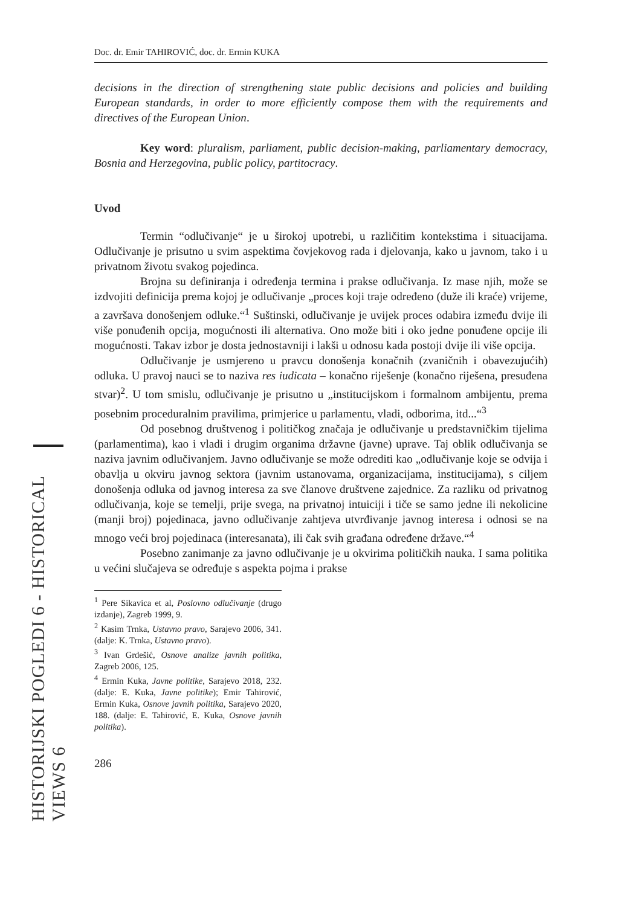HISTORIJSKI POGLEDI 6 - HISTORICAL VIEWS 6
Doc. dr. Emir TAHIROVIĆ, doc. dr. Ermin KUKA
decisions in the direction of strengthening state public decisions and policies and building European standards, in order to more efficiently compose them with the requirements and directives of the European Union.
Key word: pluralism, parliament, public decision-making, parliamentary democracy, Bosnia and Herzegovina, public policy, partitocracy.
Uvod
Termin “odlučivanje“ je u širokoj upotrebi, u različitim kontekstima i situacijama. Odlučivanje je prisutno u svim aspektima čovjekovog rada i djelovanja, kako u javnom, tako i u privatnom životu svakog pojedinca.
Brojna su definiranja i određenja termina i prakse odlučivanja. Iz mase njih, može se izdvojiti definicija prema kojoj je odlučivanje „proces koji traje određeno (duže ili kraće) vrijeme, a završava donošenjem odluke.“<sup>1</sup> Suštinski, odlučivanje je uvijek proces odabira između dvije ili više ponuđenih opcija, mogućnosti ili alternativa. Ono može biti i oko jedne ponuđene opcije ili mogućnosti. Takav izbor je dosta jednostavniji i lakši u odnosu kada postoji dvije ili više opcija.
Odlučivanje je usmjereno u pravcu donošenja konačnih (zvaničnih i obavezujućih) odluka. U pravoj nauci se to naziva res iudicata – konačno riješenje (konačno riješena, presuđena stvar)<sup>2</sup>. U tom smislu, odlučivanje je prisutno u „institucijskom i formalnom ambijentu, prema posebnim proceduralnim pravilima, primjerice u parlamentu, vladi, odborima, itd...“<sup>3</sup>
Od posebnog društvenog i političkog značaja je odlučivanje u predstavničkim tijelima (parlamentima), kao i vladi i drugim organima državne (javne) uprave. Taj oblik odlučivanja se naziva javnim odlučivanjem. Javno odlučivanje se može odrediti kao „odlučivanje koje se odvija i obavlja u okviru javnog sektora (javnim ustanovama, organizacijama, institucijama), s ciljem donošenja odluka od javnog interesa za sve članove društvene zajednice. Za razliku od privatnog odlučivanja, koje se temelji, prije svega, na privatnoj intuiciji i tiče se samo jedne ili nekolicine (manji broj) pojedinaca, javno odlučivanje zahtjeva utvrđivanje javnog interesa i odnosi se na mnogo veći broj pojedinaca (interesanata), ili čak svih građana određene države.“<sup>4</sup>
Posebno zanimanje za javno odlučivanje je u okvirima političkih nauka. I sama politika u većini slučajeva se određuje s aspekta pojma i prakse
<sup>1</sup> Pere Sikavica et al, Poslovno odlučivanje (drugo izdanje), Zagreb 1999, 9.
<sup>2</sup> Kasim Trnka, Ustavno pravo, Sarajevo 2006, 341. (dalje: K. Trnka, Ustavno pravo).
<sup>3</sup> Ivan Grdešić, Osnove analize javnih politika, Zagreb 2006, 125.
<sup>4</sup> Ermin Kuka, Javne politike, Sarajevo 2018, 232. (dalje: E. Kuka, Javne politike); Emir Tahirović, Ermin Kuka, Osnove javnih politika, Sarajevo 2020, 188. (dalje: E. Tahirović, E. Kuka, Osnove javnih politika).
286